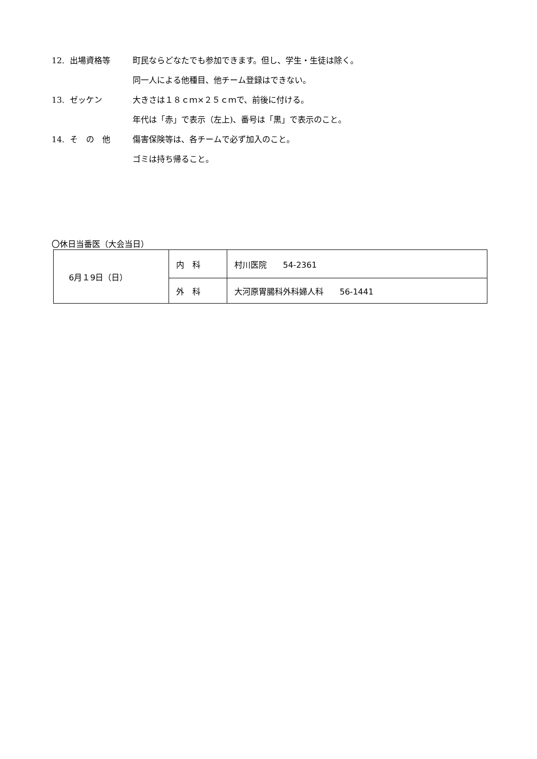12. 出場資格等 町民ならどなたでも参加できます。但し、学生・生徒は除く。
同一人による他種目、他チーム登録はできない。
13. ゼッケン 大きさは１８ｃｍ×２５ｃｍで、前後に付ける。
年代は「赤」で表示（左上)、番号は「黒」で表示のこと。
14. そ　の　他 傷害保険等は、各チームで必ず加入のこと。
ゴミは持ち帰ること。
〇休日当番医（大会当日）
| 6月１9日（日） | 内 科 | 村川医院 54-2361 |
| | 外 科 | 大河原胃腸科外科婦人科 56-1441 |